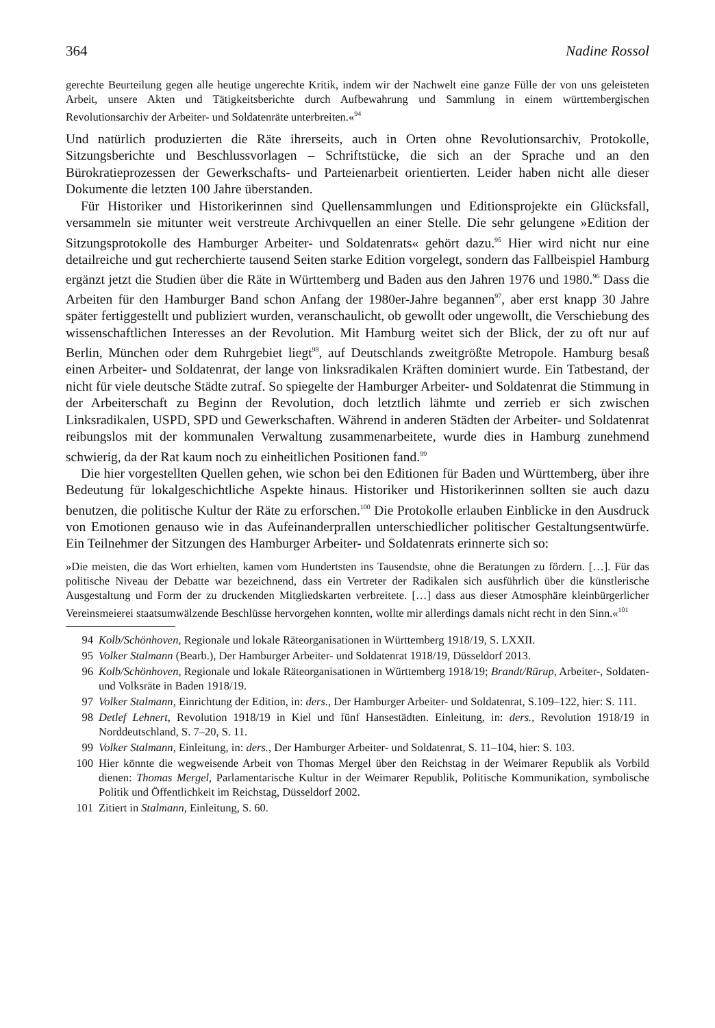364 Nadine Rossol
gerechte Beurteilung gegen alle heutige ungerechte Kritik, indem wir der Nachwelt eine ganze Fülle der von uns geleisteten Arbeit, unsere Akten und Tätigkeitsberichte durch Aufbewahrung und Sammlung in einem württembergischen Revolutionsarchiv der Arbeiter- und Soldatenräte unterbreiten.«<sup>94</sup>
Und natürlich produzierten die Räte ihrerseits, auch in Orten ohne Revolutionsarchiv, Protokolle, Sitzungsberichte und Beschlussvorlagen – Schriftstücke, die sich an der Sprache und an den Bürokratieprozessen der Gewerkschafts- und Parteienarbeit orientierten. Leider haben nicht alle dieser Dokumente die letzten 100 Jahre überstanden.
Für Historiker und Historikerinnen sind Quellensammlungen und Editionsprojekte ein Glücksfall, versammeln sie mitunter weit verstreute Archivquellen an einer Stelle. Die sehr gelungene »Edition der Sitzungsprotokolle des Hamburger Arbeiter- und Soldatenrats« gehört dazu.<sup>95</sup> Hier wird nicht nur eine detailreiche und gut recherchierte tausend Seiten starke Edition vorgelegt, sondern das Fallbeispiel Hamburg ergänzt jetzt die Studien über die Räte in Württemberg und Baden aus den Jahren 1976 und 1980.<sup>96</sup> Dass die Arbeiten für den Hamburger Band schon Anfang der 1980er-Jahre begannen<sup>97</sup>, aber erst knapp 30 Jahre später fertiggestellt und publiziert wurden, veranschaulicht, ob gewollt oder ungewollt, die Verschiebung des wissenschaftlichen Interesses an der Revolution. Mit Hamburg weitet sich der Blick, der zu oft nur auf Berlin, München oder dem Ruhrgebiet liegt<sup>98</sup>, auf Deutschlands zweitgrößte Metropole. Hamburg besaß einen Arbeiter- und Soldatenrat, der lange von linksradikalen Kräften dominiert wurde. Ein Tatbestand, der nicht für viele deutsche Städte zutraf. So spiegelte der Hamburger Arbeiter- und Soldatenrat die Stimmung in der Arbeiterschaft zu Beginn der Revolution, doch letztlich lähmte und zerrieb er sich zwischen Linksradikalen, USPD, SPD und Gewerkschaften. Während in anderen Städten der Arbeiter- und Soldatenrat reibungslos mit der kommunalen Verwaltung zusammenarbeitete, wurde dies in Hamburg zunehmend schwierig, da der Rat kaum noch zu einheitlichen Positionen fand.<sup>99</sup>
Die hier vorgestellten Quellen gehen, wie schon bei den Editionen für Baden und Württemberg, über ihre Bedeutung für lokalgeschichtliche Aspekte hinaus. Historiker und Historikerinnen sollten sie auch dazu benutzen, die politische Kultur der Räte zu erforschen.<sup>100</sup> Die Protokolle erlauben Einblicke in den Ausdruck von Emotionen genauso wie in das Aufeinanderprallen unterschiedlicher politischer Gestaltungsentwürfe. Ein Teilnehmer der Sitzungen des Hamburger Arbeiter- und Soldatenrats erinnerte sich so:
»Die meisten, die das Wort erhielten, kamen vom Hundertsten ins Tausendste, ohne die Beratungen zu fördern. […]. Für das politische Niveau der Debatte war bezeichnend, dass ein Vertreter der Radikalen sich ausführlich über die künstlerische Ausgestaltung und Form der zu druckenden Mitgliedskarten verbreitete. […] dass aus dieser Atmosphäre kleinbürgerlicher Vereinsmeierei staatsumwälzende Beschlüsse hervorgehen konnten, wollte mir allerdings damals nicht recht in den Sinn.«<sup>101</sup>
94 Kolb/Schönhoven, Regionale und lokale Räteorganisationen in Württemberg 1918/19, S. LXXII.
95 Volker Stalmann (Bearb.), Der Hamburger Arbeiter- und Soldatenrat 1918/19, Düsseldorf 2013.
96 Kolb/Schönhoven, Regionale und lokale Räteorganisationen in Württemberg 1918/19; Brandt/Rürup, Arbeiter-, Soldaten- und Volksräte in Baden 1918/19.
97 Volker Stalmann, Einrichtung der Edition, in: ders., Der Hamburger Arbeiter- und Soldatenrat, S.109–122, hier: S. 111.
98 Detlef Lehnert, Revolution 1918/19 in Kiel und fünf Hansestädten. Einleitung, in: ders., Revolution 1918/19 in Norddeutschland, S. 7–20, S. 11.
99 Volker Stalmann, Einleitung, in: ders., Der Hamburger Arbeiter- und Soldatenrat, S. 11–104, hier: S. 103.
100 Hier könnte die wegweisende Arbeit von Thomas Mergel über den Reichstag in der Weimarer Republik als Vorbild dienen: Thomas Mergel, Parlamentarische Kultur in der Weimarer Republik, Politische Kommunikation, symbolische Politik und Öffentlichkeit im Reichstag, Düsseldorf 2002.
101 Zitiert in Stalmann, Einleitung, S. 60.